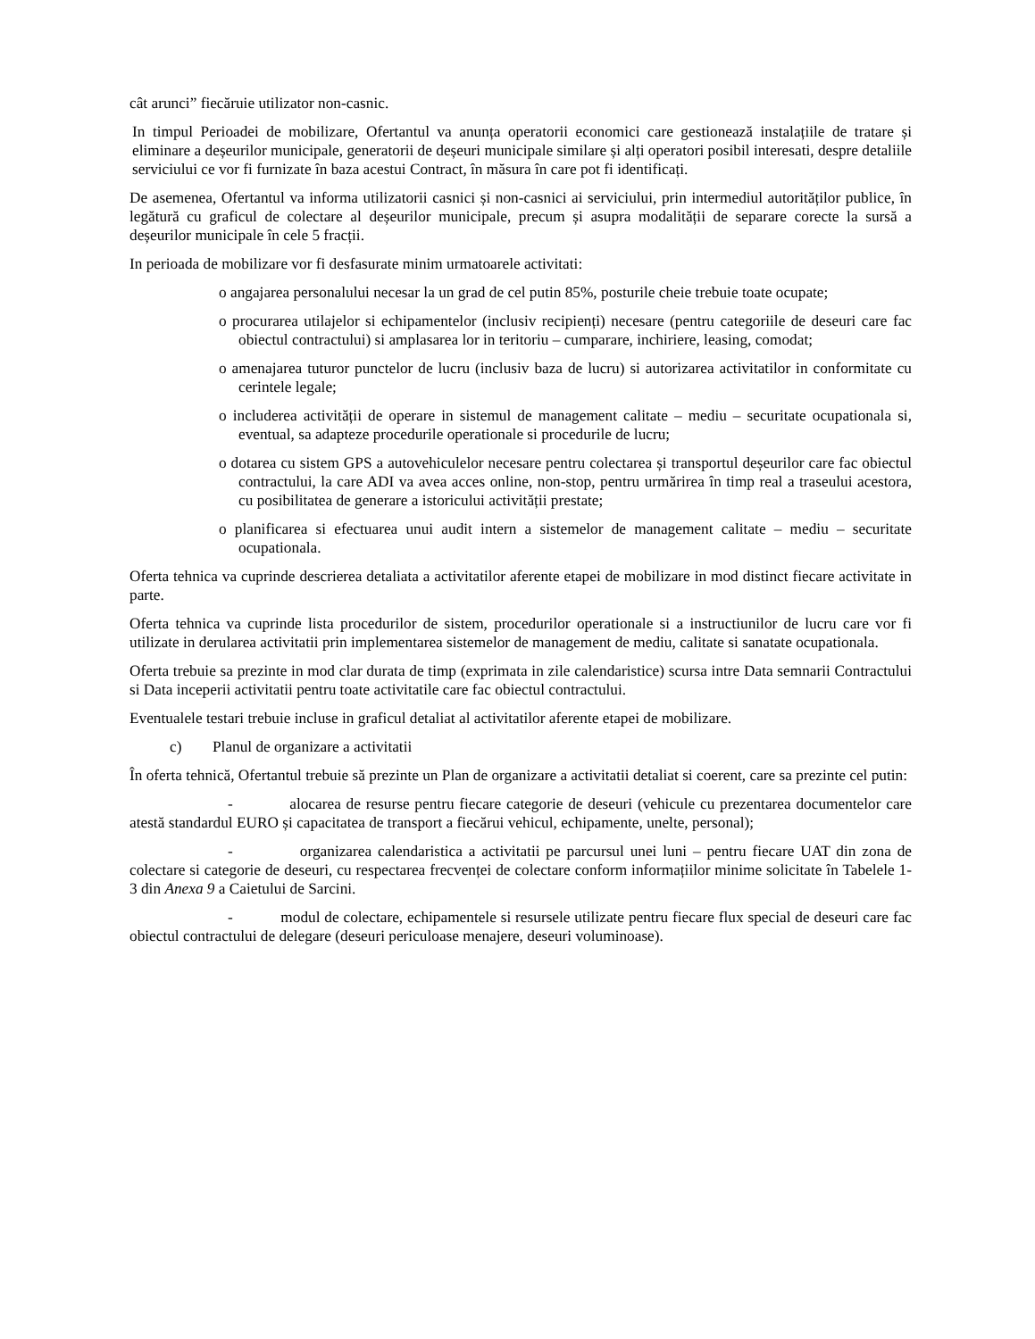cât arunci” fiecăruie utilizator non-casnic.
In timpul Perioadei de mobilizare, Ofertantul va anunța operatorii economici care gestionează instalații­le de tratare și eliminare a deșeurilor municipale, generatorii de deșeuri municipale similare și alți operatori posibil interesati, despre detaliile serviciului ce vor fi furnizate în baza acestui Contract, în măsura în care pot fi identificați.
De asemenea, Ofertantul va informa utilizatorii casnici și non-casnici ai serviciului, prin intermediul autorităților publice, în legătură cu graficul de colectare al deșeurilor municipale, precum și asupra mo­dalității de separare corecte la sursă a deșeurilor municipale în cele 5 fracții.
In perioada de mobilizare vor fi desfasurate minim urmatoarele activitati:
o angajarea personalului necesar la un grad de cel putin 85%, posturile cheie trebuie toate ocupate;
o procurarea utilajelor si echipamentelor (inclusiv recipienți) necesare (pentru categoriile de deseuri care fac obiectul contractului) si amplasarea lor in teritoriu – cumparare, inchiriere, leasing, comodat;
o amenajarea tuturor punctelor de lucru (inclusiv baza de lucru) si autorizarea activitatilor in conformitate cu cerintele legale;
o includerea activității de operare in sistemul de management calitate – mediu – securitate ocupationala si, eventual, sa adapteze procedurile operationale si procedurile de lucru;
o dotarea cu sistem GPS a autovehiculelor necesare pentru colectarea și transportul deșeuri­lor care fac obiectul contractului, la care ADI va avea acces online, non-stop, pentru ur­mărirea în timp real a traseului acestora, cu posibilitatea de generare a istoricului activi­tății prestate;
o planificarea si efectuarea unui audit intern a sistemelor de management calitate – mediu – securitate ocupationala.
Oferta tehnica va cuprinde descrierea detaliata a activitatilor aferente etapei de mobilizare in mod dis­tinct fiecare activitate in parte.
Oferta tehnica va cuprinde lista procedurilor de sistem, procedurilor operationale si a instructiunilor de lucru care vor fi utilizate in derularea activitatii prin implementarea sistemelor de management de me­diu, calitate si sanatate ocupationala.
Oferta trebuie sa prezinte in mod clar durata de timp (exprimata in zile calendaristice) scursa intre Data semnarii Contractului si Data inceperii activitatii pentru toate activitatile care fac obiectul contractului.
Eventualele testari trebuie incluse in graficul detaliat al activitatilor aferente etapei de mobilizare.
c) Planul de organizare a activitatii
În oferta tehnică, Ofertantul trebuie să prezinte un Plan de organizare a activitatii detaliat si coerent, ca­re sa prezinte cel putin:
- alocarea de resurse pentru fiecare categorie de deseuri (vehicule cu prezentarea documentelor care atestă standardul EURO și capacitatea de transport a fiecărui vehicul, echipamente, unelte, personal);
- organizarea calendaristica a activitatii pe parcursul unei luni – pentru fiecare UAT din zona de colectare si categorie de deseuri, cu respectarea frecvenței de colectare conform informații­lor minime solicitate în Tabelele 1- 3 din Anexa 9 a Caietului de Sarcini.
- modul de colectare, echipamentele si resursele utilizate pentru fiecare flux special de deseuri care fac obiectul contractului de delegare (deseuri periculoase menajere, deseuri voluminoa­se).